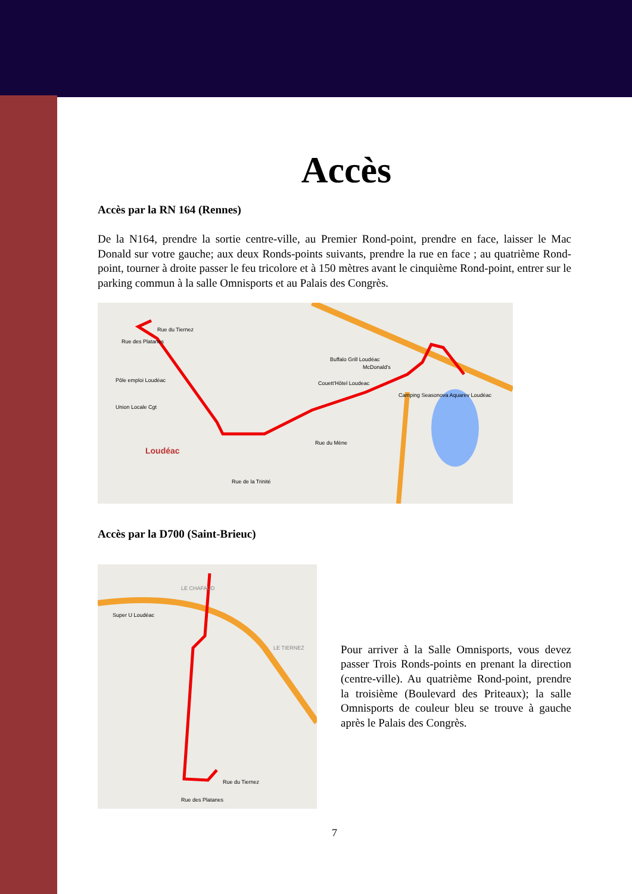Accès
Accès par la RN 164 (Rennes)
De la N164, prendre la sortie centre-ville, au Premier Rond-point, prendre en face, laisser le Mac Donald sur votre gauche; aux deux Ronds-points suivants, prendre la rue en face ; au quatrième Rond-point, tourner à droite passer le feu tricolore et à 150 mètres avant le cinquième Rond-point, entrer sur le parking commun à la salle Omnisports et au Palais des Congrès.
Rue des Platanes
Rue du Tiernez
Pôle emploi Loudéac
Union Locale Cgt
Loudéac
Buffalo Grill Loudéac
McDonald's
Couett'Hôtel Loudeac
Camping Seasonova Aquarev Loudéac
Rue du Mène
Rue de la Trinité
Accès par la D700 (Saint-Brieuc)
Super U Loudéac
LE CHAFAUD
LE TIERNEZ
Rue des Platanes
Rue du Tiernez
Pour arriver à la Salle Omnisports, vous devez passer Trois Ronds-points en prenant la direction (centre-ville). Au quatrième Rond-point, prendre la troisième (Boulevard des Priteaux); la salle Omnisports de couleur bleu se trouve à gauche après le Palais des Congrès.
7